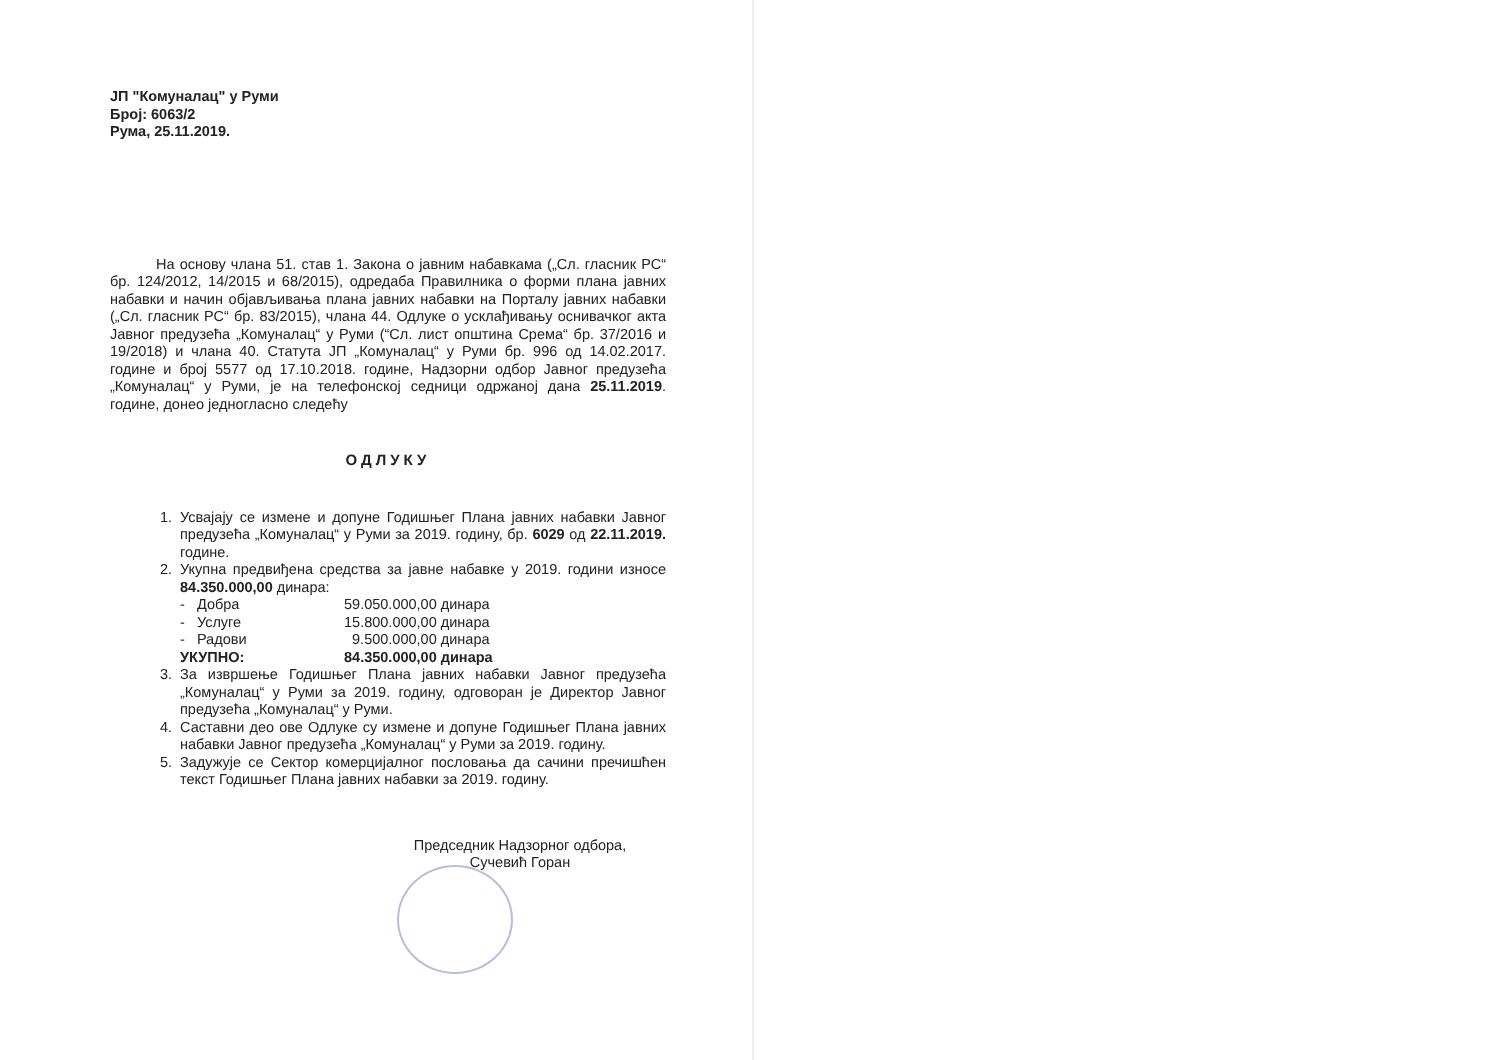ЈП "Комуналац" у Руми
Број: 6063/2
Рума, 25.11.2019.
На основу члана 51. став 1. Закона о јавним набавкама („Сл. гласник РС“ бр. 124/2012, 14/2015 и 68/2015), одредаба Правилника о форми плана јавних набавки и начин објављивања плана јавних набавки на Порталу јавних набавки („Сл. гласник РС“ бр. 83/2015), члана 44. Одлуке о усклађивању оснивачког акта Јавног предузећа „Комуналац“ у Руми (“Сл. лист општина Срема“ бр. 37/2016 и 19/2018) и члана 40. Статута ЈП „Комуналац“ у Руми бр. 996 од 14.02.2017. године и број 5577 од 17.10.2018. године, Надзорни одбор Јавног предузећа „Комуналац“ у Руми, је на телефонској седници одржаној дана 25.11.2019. године, донео једногласно следећу
ОДЛУКУ
1. Усвајају се измене и допуне Годишњег Плана јавних набавки Јавног предузећа „Комуналац“ у Руми за 2019. годину, бр. 6029 од 22.11.2019. године.
2. Укупна предвиђена средства за јавне набавке у 2019. години износе 84.350.000,00 динара:
| - Добра | 59.050.000,00 динара |
| - Услуге | 15.800.000,00 динара |
| - Радови | 9.500.000,00 динара |
| УКУПНО: | 84.350.000,00 динара |
3. За извршење Годишњег Плана јавних набавки Јавног предузећа „Комуналац“ у Руми за 2019. годину, одговоран је Директор Јавног предузећа „Комуналац“ у Руми.
4. Саставни део ове Одлуке су измене и допуне Годишњег Плана јавних набавки Јавног предузећа „Комуналац“ у Руми за 2019. годину.
5. Задужује се Сектор комерцијалног пословања да сачини пречишћен текст Годишњег Плана јавних набавки за 2019. годину.
Председник Надзорног одбора,
Сучевић Горан